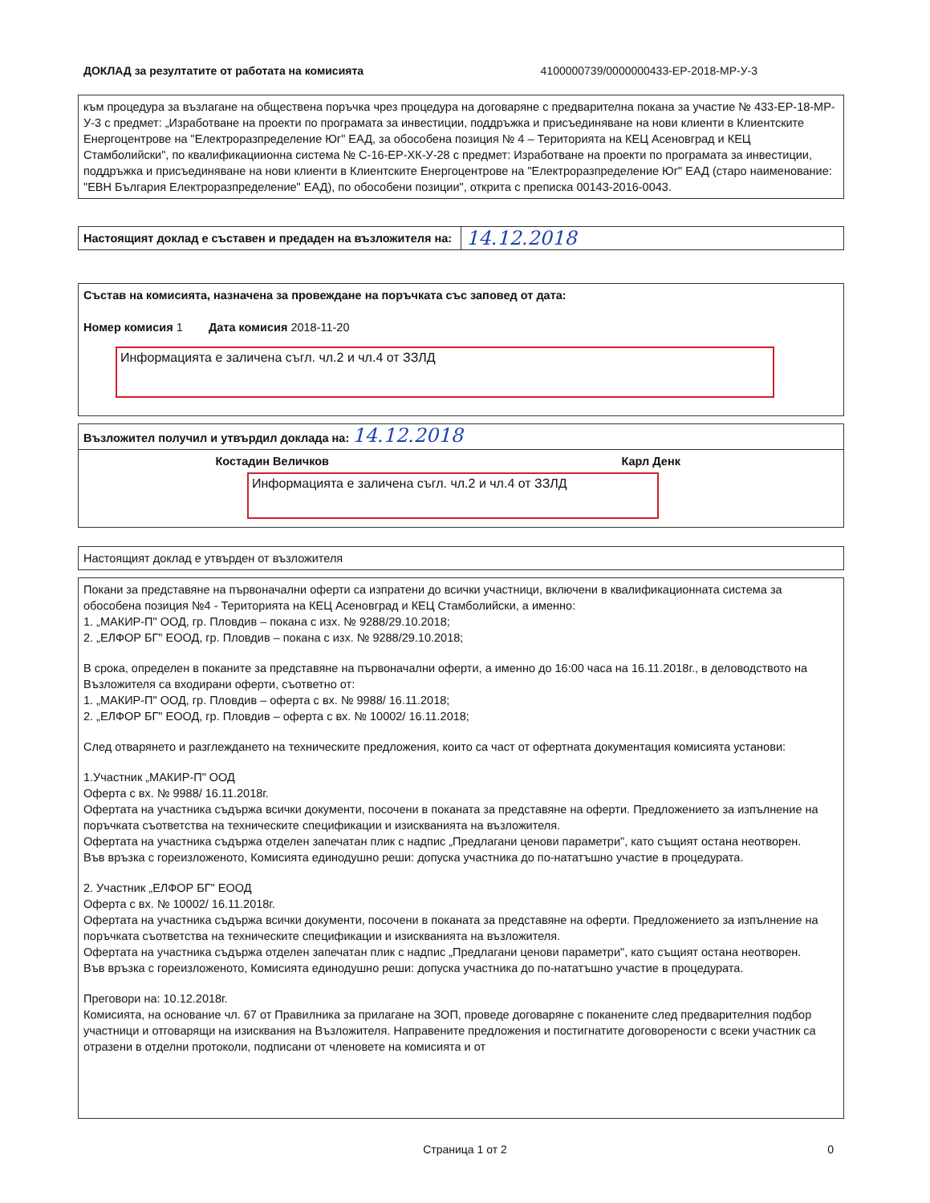ДОКЛАД за резултатите от работата на комисията 4100000739/0000000433-ЕР-2018-МР-У-3
към процедура за възлагане на обществена поръчка чрез процедура на договаряне с предварителна покана за участие № 433-ЕР-18-МР-У-3 с предмет: „Изработване на проекти по програмата за инвестиции, поддръжка и присъединяване на нови клиенти в Клиентските Енергоцентрове на "Електроразпределение Юг" ЕАД, за обособена позиция № 4 – Територията на КЕЦ Асеновград и КЕЦ Стамболийски", по квалификациионна система № С-16-ЕР-ХК-У-28 с предмет: Изработване на проекти по програмата за инвестиции, поддръжка и присъединяване на нови клиенти в Клиентските Енергоцентрове на "Електроразпределение Юг" ЕАД (старо наименование: "ЕВН България Електроразпределение" ЕАД), по обособени позиции", открита с преписка 00143-2016-0043.
| Настоящият доклад е съставен и предаден на възложителя на: | 14.12.2018 |
Състав на комисията, назначена за провеждане на поръчката със заповед от дата:
Номер комисия 1 Дата комисия 2018-11-20
Информацията е заличена съгл. чл.2 и чл.4 от ЗЗЛД
Възложител получил и утвърдил доклада на: 14.12.2018
Костадин Величков Карл Денк
Информацията е заличена съгл. чл.2 и чл.4 от ЗЗЛД
Настоящият доклад е утвърден от възложителя
Покани за представяне на първоначални оферти са изпратени до всички участници, включени в квалификационната система за обособена позиция №4 - Територията на КЕЦ Асеновград и КЕЦ Стамболийски, а именно:
1. „МАКИР-П" ООД, гр. Пловдив – покана с изх. № 9288/29.10.2018;
2. „ЕЛФОР БГ" ЕООД, гр. Пловдив – покана с изх. № 9288/29.10.2018;
В срока, определен в поканите за представяне на първоначални оферти, а именно до 16:00 часа на 16.11.2018г., в деловодството на Възложителя са входирани оферти, съответно от:
1. „МАКИР-П" ООД, гр. Пловдив – оферта с вх. № 9988/ 16.11.2018;
2. „ЕЛФОР БГ" ЕООД, гр. Пловдив – оферта с вх. № 10002/ 16.11.2018;
След отварянето и разглеждането на техническите предложения, които са част от офертната документация комисията установи:
1.Участник „МАКИР-П" ООД
Оферта с вх. № 9988/ 16.11.2018г.
Офертата на участника съдържа всички документи, посочени в поканата за представяне на оферти. Предложението за изпълнение на поръчката съответства на техническите спецификации и изискванията на възложителя.
Офертата на участника съдържа отделен запечатан плик с надпис „Предлагани ценови параметри", като същият остана неотворен.
Във връзка с гореизложеното, Комисията единодушно реши: допуска участника до по-нататъшно участие в процедурата.
2. Участник „ЕЛФОР БГ" ЕООД
Оферта с вх. № 10002/ 16.11.2018г.
Офертата на участника съдържа всички документи, посочени в поканата за представяне на оферти. Предложението за изпълнение на поръчката съответства на техническите спецификации и изискванията на възложителя.
Офертата на участника съдържа отделен запечатан плик с надпис „Предлагани ценови параметри", като същият остана неотворен.
Във връзка с гореизложеното, Комисията единодушно реши: допуска участника до по-нататъшно участие в процедурата.
Преговори на: 10.12.2018г.
Комисията, на основание чл. 67 от Правилника за прилагане на ЗОП, проведе договаряне с поканените след предварителния подбор участници и отговарящи на изисквания на Възложителя. Направените предложения и постигнатите договорености с всеки участник са отразени в отделни протоколи, подписани от членовете на комисията и от
Страница 1 от 2 0